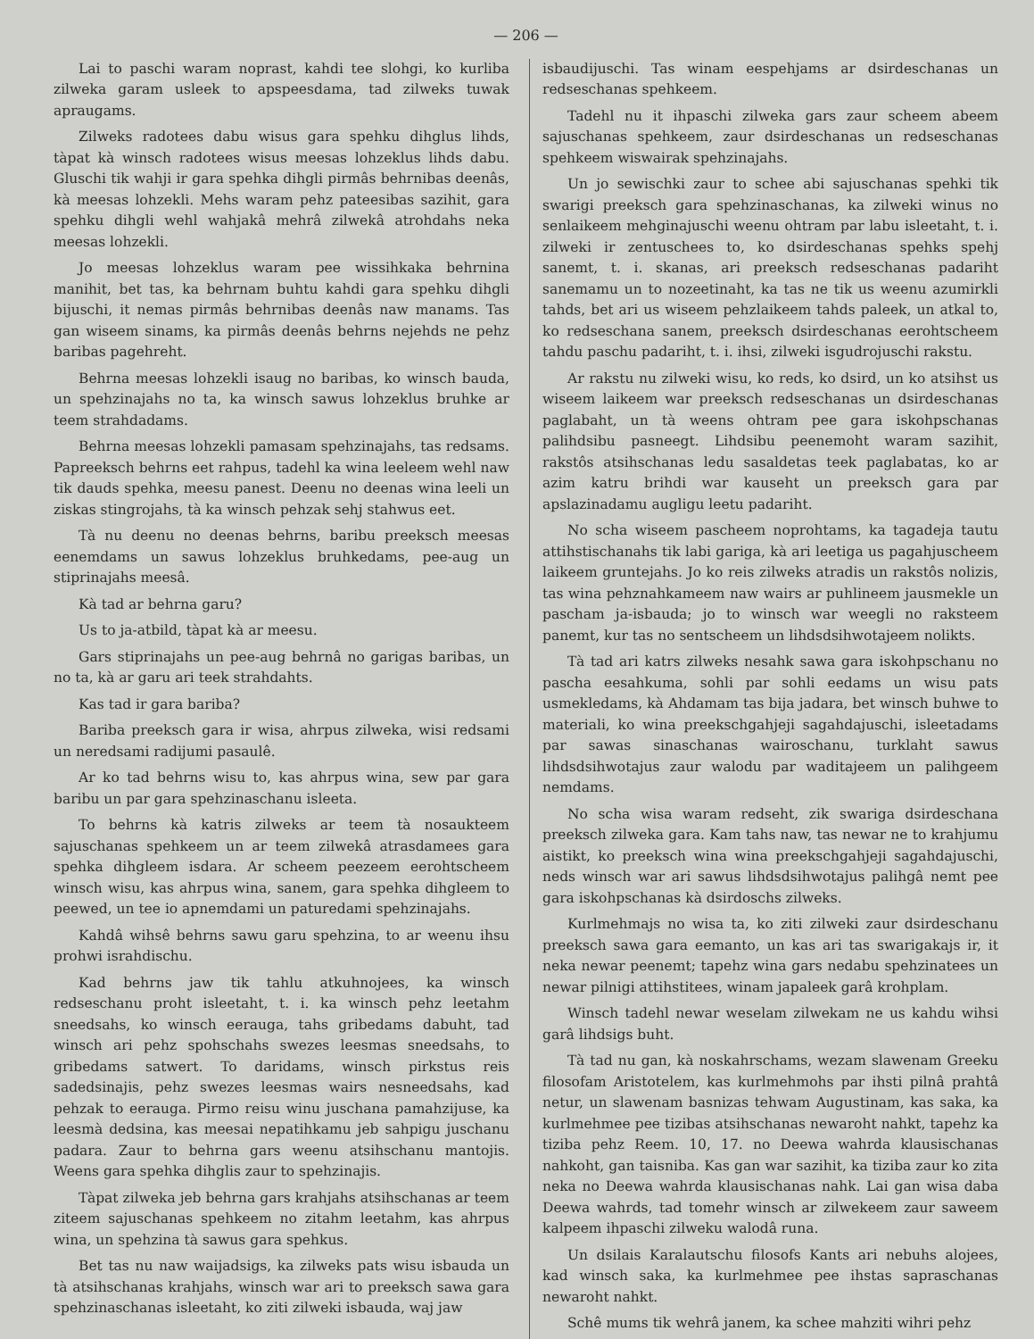— 206 —
Lai to paschi waram noprast, kahdi tee slohgi, ko kurliba zilweka garam usleek to apspeesdama, tad zilweks tuwak apraugams.
Zilweks radotees dabu wisus gara spehku dihglus lihds, tàpat kà winsch radotees wisus meesas lohzeklus lihds dabu. Gluschi tik wahji ir gara spehka dihgli pirmâs behrnibas deenâs, kà meesas lohzekli. Mehs waram pehz pateesibas sazihit, gara spehku dihgli wehl wahjakâ mehrâ zilwekâ atrohdahs neka meesas lohzekli.
Jo meesas lohzeklus waram pee wissihkaka behrnina manihit, bet tas, ka behrnam buhtu kahdi gara spehku dihgli bijuschi, it nemas pirmâs behrnibas deenâs naw manams. Tas gan wiseem sinams, ka pirmâs deenâs behrns nejehds ne pehz baribas pagehreht.
Behrna meesas lohzekli isaug no baribas, ko winsch bauda, un spehzinajahs no ta, ka winsch sawus lohzeklus bruhke ar teem strahdadams.
Behrna meesas lohzekli pamasam spehzinajahs, tas redsams. Papreeksch behrns eet rahpus, tadehl ka wina leeleem wehl naw tik dauds spehka, meesu panest. Deenu no deenas wina leeli un ziskas stingrojahs, tà ka winsch pehzak sehj stahwus eet.
Tà nu deenu no deenas behrns, baribu preeksch meesas eenemdams un sawus lohzeklus bruhkedams, pee-aug un stiprinajahs meesâ.
Kà tad ar behrna garu?
Us to ja-atbild, tàpat kà ar meesu.
Gars stiprinajahs un pee-aug behrnâ no garigas baribas, un no ta, kà ar garu ari teek strahdahts.
Kas tad ir gara bariba?
Bariba preeksch gara ir wisa, ahrpus zilweka, wisi redsami un neredsami radijumi pasaulê.
Ar ko tad behrns wisu to, kas ahrpus wina, sew par gara baribu un par gara spehzinaschanu isleeta.
To behrns kà katris zilweks ar teem tà nosaukteem sajuschanas spehkeem un ar teem zilwekâ atrasdamees gara spehka dihgleem isdara. Ar scheem peezeem eerohtscheem winsch wisu, kas ahrpus wina, sanem, gara spehka dihgleem to peewed, un tee io apnemdami un paturedami spehzinajahs.
Kahdâ wihsê behrns sawu garu spehzina, to ar weenu ihsu prohwi israhdischu.
Kad behrns jaw tik tahlu atkuhnojees, ka winsch redseschanu proht isleetaht, t. i. ka winsch pehz leetahm sneedsahs, ko winsch eerauga, tahs gribedams dabuht, tad winsch ari pehz spohschahs swezes leesmas sneedsahs, to gribedams satwert. To daridams, winsch pirkstus reis sadedsinajis, pehz swezes leesmas wairs nesneedsahs, kad pehzak to eerauga. Pirmo reisu winu juschana pamahzijuse, ka leesmà dedsina, kas meesai nepatihkamu jeb sahpigu juschanu padara. Zaur to behrna gars weenu atsihschanu mantojis. Weens gara spehka dihglis zaur to spehzinajis.
Tàpat zilweka jeb behrna gars krahjahs atsihschanas ar teem ziteem sajuschanas spehkeem no zitahm leetahm, kas ahrpus wina, un spehzina tà sawus gara spehkus.
Bet tas nu naw waijadsigs, ka zilweks pats wisu isbauda un tà atsihschanas krahjahs, winsch war ari to preeksch sawa gara spehzinaschanas isleetaht, ko ziti zilweki isbauda, waj jaw
isbaudijuschi. Tas winam eespehjams ar dsirdeschanas un redseschanas spehkeem.
Tadehl nu it ihpaschi zilweka gars zaur scheem abeem sajuschanas spehkeem, zaur dsirdeschanas un redseschanas spehkeem wiswairak spehzinajahs.
Un jo sewischki zaur to schee abi sajuschanas spehki tik swarigi preeksch gara spehzinaschanas, ka zilweki winus no senlaikeem mehginajuschi weenu ohtram par labu isleetaht, t. i. zilweki ir zentuschees to, ko dsirdeschanas spehks spehj sanemt, t. i. skanas, ari preeksch redseschanas padariht sanemamu un to nozeetinaht, ka tas ne tik us weenu azumirkli tahds, bet ari us wiseem pehzlaikeem tahds paleek, un atkal to, ko redseschana sanem, preeksch dsirdeschanas eerohtscheem tahdu paschu padariht, t. i. ihsi, zilweki isgudrojuschi rakstu.
Ar rakstu nu zilweki wisu, ko reds, ko dsird, un ko atsihst us wiseem laikeem war preeksch redseschanas un dsirdeschanas paglabaht, un tà weens ohtram pee gara iskohpschanas palihdsibu pasneegt. Lihdsibu peenemoht waram sazihit, rakstôs atsihschanas ledu sasaldetas teek paglabatas, ko ar azim katru brihdi war kauseht un preeksch gara par apslazinadamu augligu leetu padariht.
No scha wiseem pascheem noprohtams, ka tagadeja tautu attihstischanahs tik labi gariga, kà ari leetiga us pagahjuscheem laikeem gruntejahs. Jo ko reis zilweks atradis un rakstôs nolizis, tas wina pehznahkameem naw wairs ar puhlineem jausmekle un pascham ja-isbauda; jo to winsch war weegli no raksteem panemt, kur tas no sentscheem un lihdsdsihwotajeem nolikts.
Tà tad ari katrs zilweks nesahk sawa gara iskohpschanu no pascha eesahkuma, sohli par sohli eedams un wisu pats usmekledams, kà Ahdamam tas bija jadara, bet winsch buhwe to materiali, ko wina preekschgahjeji sagahdajuschi, isleetadams par sawas sinaschanas wairoschanu, turklaht sawus lihdsdsihwotajus zaur walodu par waditajeem un palihgeem nemdams.
No scha wisa waram redseht, zik swariga dsirdeschana preeksch zilweka gara. Kam tahs naw, tas newar ne to krahjumu aistikt, ko preeksch wina wina preekschgahjeji sagahdajuschi, neds winsch war ari sawus lihdsdsihwotajus palihgâ nemt pee gara iskohpschanas kà dsirdoschs zilweks.
Kurlmehmajs no wisa ta, ko ziti zilweki zaur dsirdeschanu preeksch sawa gara eemanto, un kas ari tas swarigakajs ir, it neka newar peenemt; tapehz wina gars nedabu spehzinatees un newar pilnigi attihstitees, winam japaleek garâ krohplam.
Winsch tadehl newar weselam zilwekam ne us kahdu wihsi garâ lihdsigs buht.
Tà tad nu gan, kà noskahrschams, wezam slawenam Greeku filosofam Aristotelem, kas kurlmehmohs par ihsti pilnâ prahtâ netur, un slawenam basnizas tehwam Augustinam, kas saka, ka kurlmehmee pee tizibas atsihschanas newaroht nahkt, tapehz ka tiziba pehz Reem. 10, 17. no Deewa wahrda klausischanas nahkoht, gan taisniba. Kas gan war sazihit, ka tiziba zaur ko zita neka no Deewa wahrda klausischanas nahk. Lai gan wisa daba Deewa wahrds, tad tomehr winsch ar zilwekeem zaur saweem kalpeem ihpaschi zilweku walodâ runa.
Un dsilais Karalautschu filosofs Kants ari nebuhs alojees, kad winsch saka, ka kurlmehmee pee ihstas sapraschanas newaroht nahkt.
Schê mums tik wehrâ janem, ka schee mahziti wihri pehz